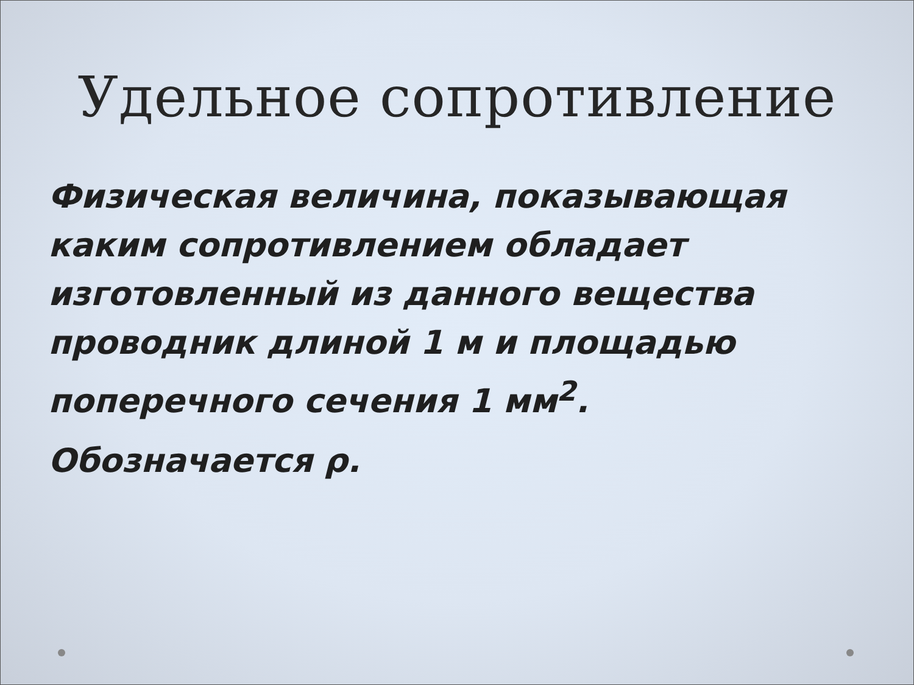Удельное сопротивление
Физическая величина, показывающая каким сопротивлением обладает изготовленный из данного вещества проводник длиной 1 м и площадью поперечного сечения 1 мм<sup>2</sup>.
Обозначается ρ.